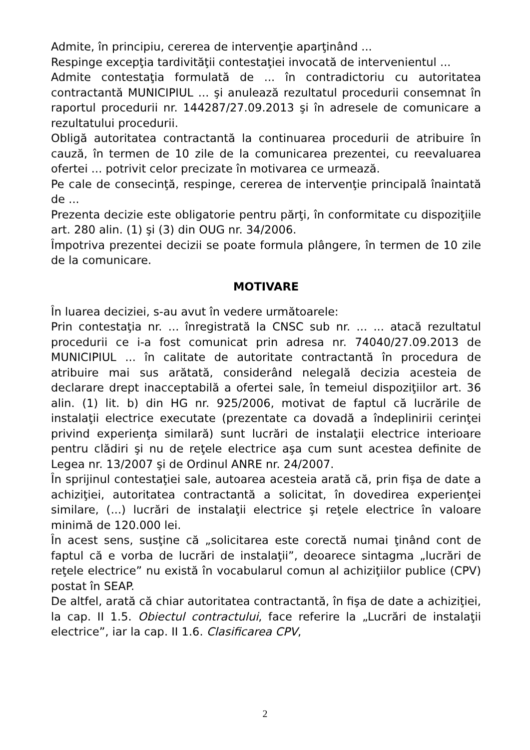Admite, în principiu, cererea de intervenţie aparţinând ...
Respinge excepţia tardivităţii contestaţiei invocată de intervenientul ...
Admite contestaţia formulată de ... în contradictoriu cu autoritatea contractantă MUNICIPIUL ... şi anulează rezultatul procedurii consemnat în raportul procedurii nr. 144287/27.09.2013 şi în adresele de comunicare a rezultatului procedurii.
Obligă autoritatea contractantă la continuarea procedurii de atribuire în cauză, în termen de 10 zile de la comunicarea prezentei, cu reevaluarea ofertei ... potrivit celor precizate în motivarea ce urmează.
Pe cale de consecinţă, respinge, cererea de intervenţie principală înaintată de ...
Prezenta decizie este obligatorie pentru părţi, în conformitate cu dispoziţiile art. 280 alin. (1) şi (3) din OUG nr. 34/2006.
Împotriva prezentei decizii se poate formula plângere, în termen de 10 zile de la comunicare.
MOTIVARE
În luarea deciziei, s-au avut în vedere următoarele:
Prin contestaţia nr. ... înregistrată la CNSC sub nr. ... ... atacă rezultatul procedurii ce i-a fost comunicat prin adresa nr. 74040/27.09.2013 de MUNICIPIUL ... în calitate de autoritate contractantă în procedura de atribuire mai sus arătată, considerând nelegală decizia acesteia de declarare drept inacceptabilă a ofertei sale, în temeiul dispoziţiilor art. 36 alin. (1) lit. b) din HG nr. 925/2006, motivat de faptul că lucrările de instalaţii electrice executate (prezentate ca dovadă a îndeplinirii cerinţei privind experienţa similară) sunt lucrări de instalaţii electrice interioare pentru clădiri şi nu de reţele electrice aşa cum sunt acestea definite de Legea nr. 13/2007 şi de Ordinul ANRE nr. 24/2007.
În sprijinul contestaţiei sale, autoarea acesteia arată că, prin fişa de date a achiziţiei, autoritatea contractantă a solicitat, în dovedirea experienţei similare, (...) lucrări de instalaţii electrice şi reţele electrice în valoare minimă de 120.000 lei.
În acest sens, susţine că „solicitarea este corectă numai ţinând cont de faptul că e vorba de lucrări de instalaţii”, deoarece sintagma „lucrări de reţele electrice” nu există în vocabularul comun al achiziţiilor publice (CPV) postat în SEAP.
De altfel, arată că chiar autoritatea contractantă, în fişa de date a achiziţiei, la cap. II 1.5. Obiectul contractului, face referire la „Lucrări de instalaţii electrice”, iar la cap. II 1.6. Clasificarea CPV,
2